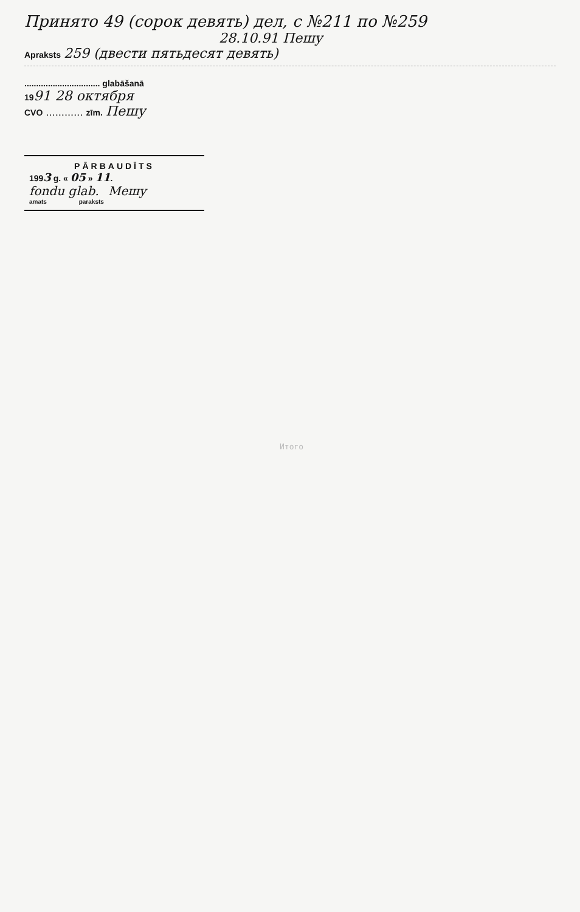Принято 49 (сорок девять) дел, с №211 по №259
28.10.91 Пешу
Apraksts 259 (двести пятьдесят девять)
................................ glabāšanā
1991 28 октября
CVO ............ zīm. Пешу
PĀRBAUDĪTS
1993 g. « 05 » 11.
fondu glab. Мешу
amats paraksts
Итого